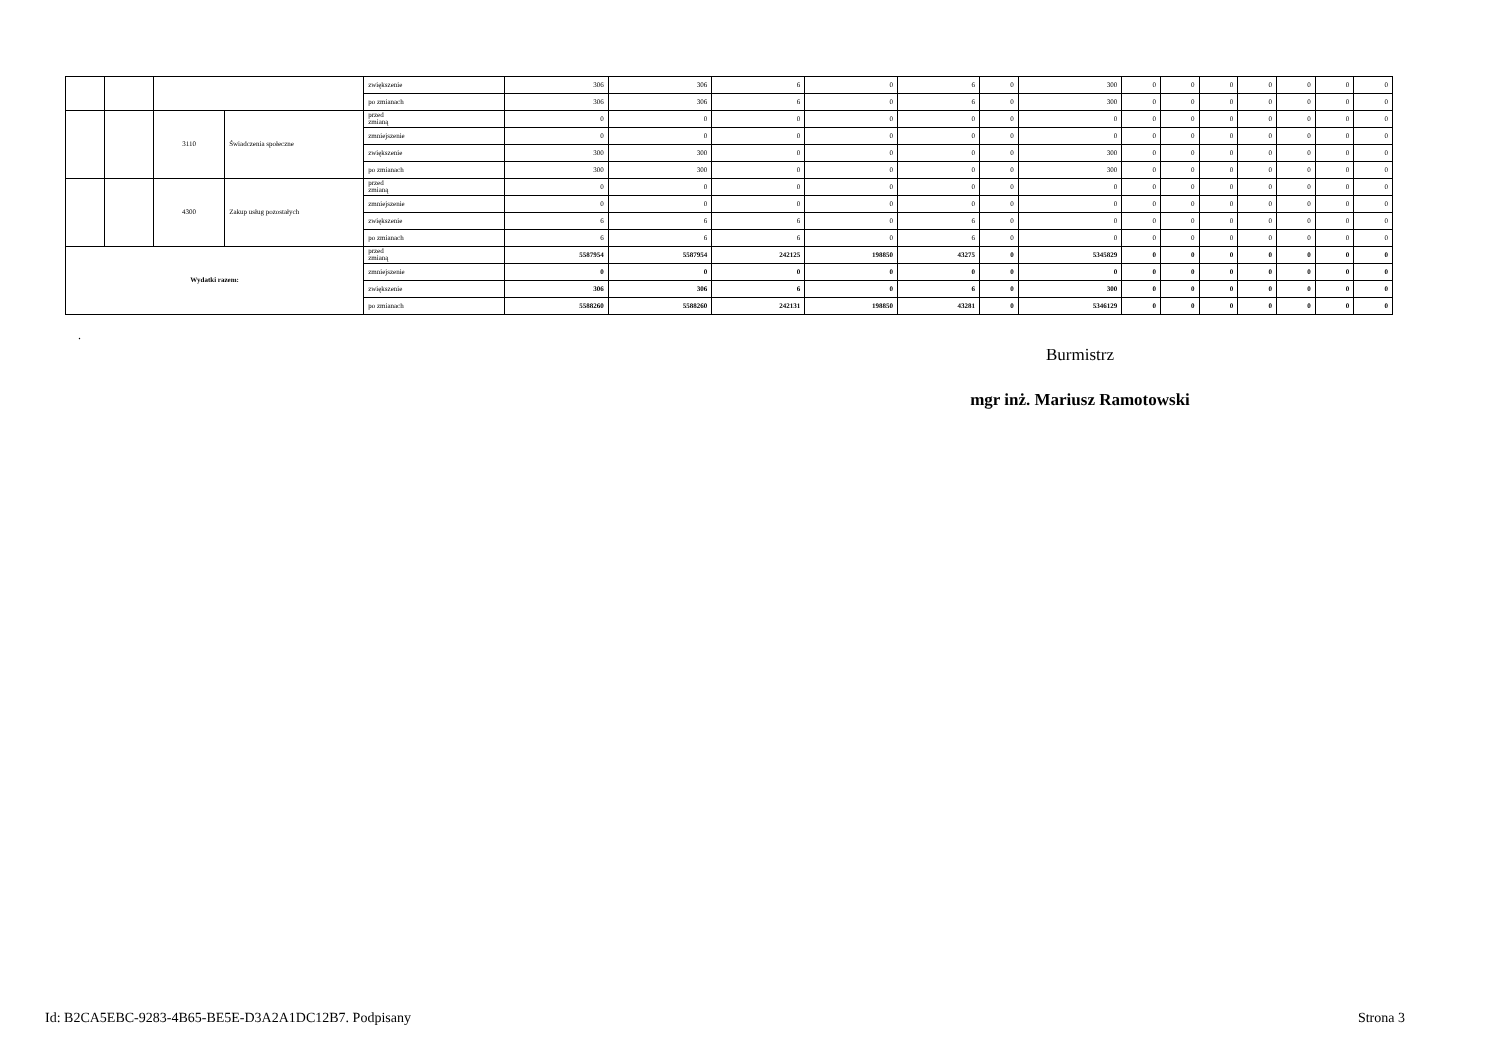| | | | | zwiększenie | 306 | 306 | 6 | 0 | 6 | 0 | 300 | 0 | 0 | 0 | 0 | 0 | 0 | 0 |
| | | | | po zmianach | 306 | 306 | 6 | 0 | 6 | 0 | 300 | 0 | 0 | 0 | 0 | 0 | 0 | 0 |
| | | 3110 | Świadczenia społeczne | przed zmianą | 0 | 0 | 0 | 0 | 0 | 0 | 0 | 0 | 0 | 0 | 0 | 0 | 0 | 0 |
| | | | | zmniejszenie | 0 | 0 | 0 | 0 | 0 | 0 | 0 | 0 | 0 | 0 | 0 | 0 | 0 | 0 |
| | | | | zwiększenie | 300 | 300 | 0 | 0 | 0 | 0 | 300 | 0 | 0 | 0 | 0 | 0 | 0 | 0 |
| | | | | po zmianach | 300 | 300 | 0 | 0 | 0 | 0 | 300 | 0 | 0 | 0 | 0 | 0 | 0 | 0 |
| | | 4300 | Zakup usług pozostałych | przed zmianą | 0 | 0 | 0 | 0 | 0 | 0 | 0 | 0 | 0 | 0 | 0 | 0 | 0 | 0 |
| | | | | zmniejszenie | 0 | 0 | 0 | 0 | 0 | 0 | 0 | 0 | 0 | 0 | 0 | 0 | 0 | 0 |
| | | | | zwiększenie | 6 | 6 | 6 | 0 | 6 | 0 | 0 | 0 | 0 | 0 | 0 | 0 | 0 | 0 |
| | | | | po zmianach | 6 | 6 | 6 | 0 | 6 | 0 | 0 | 0 | 0 | 0 | 0 | 0 | 0 | 0 |
| Wydatki razem: | | | | przed zmianą | 5587954 | 5587954 | 242125 | 198850 | 43275 | 0 | 5345829 | 0 | 0 | 0 | 0 | 0 | 0 | 0 |
| | | | | zmniejszenie | 0 | 0 | 0 | 0 | 0 | 0 | 0 | 0 | 0 | 0 | 0 | 0 | 0 | 0 |
| | | | | zwiększenie | 306 | 306 | 6 | 0 | 6 | 0 | 300 | 0 | 0 | 0 | 0 | 0 | 0 | 0 |
| | | | | po zmianach | 5588260 | 5588260 | 242131 | 198850 | 43281 | 0 | 5346129 | 0 | 0 | 0 | 0 | 0 | 0 | 0 |
.
Burmistrz
mgr inż. Mariusz Ramotowski
Id: B2CA5EBC-9283-4B65-BE5E-D3A2A1DC12B7. Podpisany Strona 3